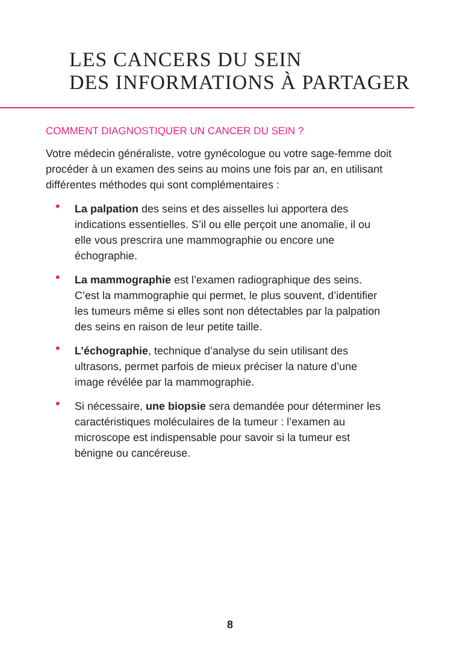LES CANCERS DU SEIN
DES INFORMATIONS À PARTAGER
COMMENT DIAGNOSTIQUER UN CANCER DU SEIN ?
Votre médecin généraliste, votre gynécologue ou votre sage-femme doit procéder à un examen des seins au moins une fois par an, en utilisant différentes méthodes qui sont complémentaires :
• La palpation des seins et des aisselles lui apportera des indications essentielles. S’il ou elle perçoit une anomalie, il ou elle vous prescrira une mammographie ou encore une échographie.
• La mammographie est l’examen radiographique des seins. C’est la mammographie qui permet, le plus souvent, d’identifier les tumeurs même si elles sont non détectables par la palpation des seins en raison de leur petite taille.
• L’échographie, technique d’analyse du sein utilisant des ultrasons, permet parfois de mieux préciser la nature d’une image révélée par la mammographie.
• Si nécessaire, une biopsie sera demandée pour déterminer les caractéristiques moléculaires de la tumeur : l’examen au microscope est indispensable pour savoir si la tumeur est bénigne ou cancéreuse.
8